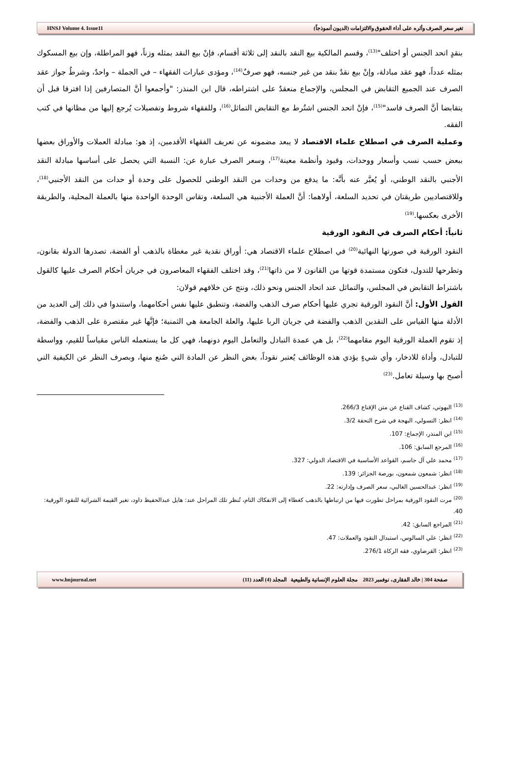HNSJ Volume 4. Issue11 تغير سعر الصرف وأثره على أداء الحقوق والالتزامات (الديون أنموذجاً)
بنقدٍ اتحد الجنس أو اختلف"<sup>(13)</sup>، وقسم المالكية بيع النقد بالنقد إلى ثلاثة أقسام، فإنْ بيع النقد بمثله وزناً، فهو المراطلة، وإن بيع المسكوك بمثله عدداً، فهو عقد مبادلة، وإنْ بيع نقدٌ بنقد من غير جنسه، فهو صرفٌ<sup>(14)</sup>، ومؤدى عبارات الفقهاء – في الجملة – واحدٌ، وشرطُ جواز عقد الصرف عند الجميع التقابض في المجلس، والإجماع منعقدٌ على اشتراطه، قال ابن المنذر: "وأجمعوا أنَّ المتصارفين إذا افترقا قبل أن يتقابضا أنَّ الصرف فاسد"<sup>(15)</sup>، فإنْ اتحد الجنس اشتُرط مع التقابض التماثل<sup>(16)</sup>، وللفقهاء شروط وتفصيلات يُرجع إليها من مظانها في كتب الفقه.
وعملية الصرف في اصطلاح علماء الاقتصاد لا يبعد مضمونه عن تعريف الفقهاء الأقدمين، إذ هو: مبادلة العملات والأوراق بعضها ببعض حسب نسب وأسعار ووحدات، وقيود وأنظمة معينة<sup>(17)</sup>، وسعر الصرف عبارة عن: النسبة التي يحصل على أساسها مبادلة النقد الأجنبي بالنقد الوطني، أو يُعبَّر عنه بأنَّه: ما يدفع من وحدات من النقد الوطني للحصول على وحدة أو حدات من النقد الأجنبي<sup>(18)</sup>، وللاقتصاديين طريقتان في تحديد السلعة، أولاهما: أنَّ العملة الأجنبية هي السلعة، وتقاس الوحدة الواحدة منها بالعملة المحلية، والطريقة الأخرى بعكسها.<sup>(19)</sup>
ثانياً: أحكام الصرف في النقود الورقية
النقود الورقية في صورتها النهائية<sup>(20)</sup> في اصطلاح علماء الاقتصاد هي: أوراق نقدية غير مغطاة بالذهب أو الفضة، تصدرها الدولة بقانون، وتطرحها للتدول، فتكون مستمدة قوتها من القانون لا من ذاتها<sup>(21)</sup>، وقد اختلف الفقهاء المعاصرون في جريان أحكام الصرف عليها كالقول باشتراط التقابض في المجلس، والتماثل عند اتحاد الجنس ونحو ذلك، ونتج عن خلافهم قولان:
القول الأول: أنَّ النقود الورقية تجري عليها أحكام صرف الذهب والفضة، وتنطبق عليها نفس أحكامهما، واستندوا في ذلك إلى العديد من الأدلة منها القياس على النقدين الذهب والفضة في جريان الربا عليها، والعلة الجامعة هي الثمنية؛ فإنَّها غير مقتصرة على الذهب والفضة، إذ تقوم العملة الورقية اليوم مقامهما<sup>(22)</sup>، بل هي عمدة التبادل والتعامل اليوم دونهما، فهي كل ما يستعمله الناس مقياساً للقيم، وواسطة للتبادل، وأداة للادخار، وأي شيءٍ يؤدي هذه الوظائف يُعتبر نقوداً، بغض النظر عن المادة التي صُنع منها، وبصرف النظر عن الكيفية التي أصبح بها وسيلة تعامل.<sup>(23)</sup>
<sup>(13)</sup> البهوتي، كشاف القناع عن متن الإقناع 266/3.
<sup>(14)</sup> انظر: التسولي، البهجة في شرح التحفة 3/2.
<sup>(15)</sup> ابن المنذر، الإجماع: 107.
<sup>(16)</sup> المرجع السابق: 106.
<sup>(17)</sup> محمد علي آل جاسم، القواعد الأساسية في الاقتصاد الدولي: 327.
<sup>(18)</sup> انظر: شمعون شمعون، بورصة الجزائر: 139.
<sup>(19)</sup> انظر: عبدالحسين الغالبي، سعر الصرف وإدارته: 22.
<sup>(20)</sup> مرت النقود الورقية بمراحل تطورت فيها من ارتباطها بالذهب كغطاء إلى الانفكاك التام، تُنظر تلك المراحل عند: هايل عبدالحفيظ داود، تغير القيمة الشرائية للنقود الورقية: 40.
<sup>(21)</sup> المراجع السابق: 42.
<sup>(22)</sup> انظر: علي السالوس، استبدال النقود والعملات: 47.
<sup>(23)</sup> انظر: القرضاوي، فقه الزكاة 276/1.
www.hnjournal.net صفحة 304 | خالد الفقارى، نوفمبر 2023 مجلة العلوم الإنسانية والطبيعية المجلد (4) العدد (11)